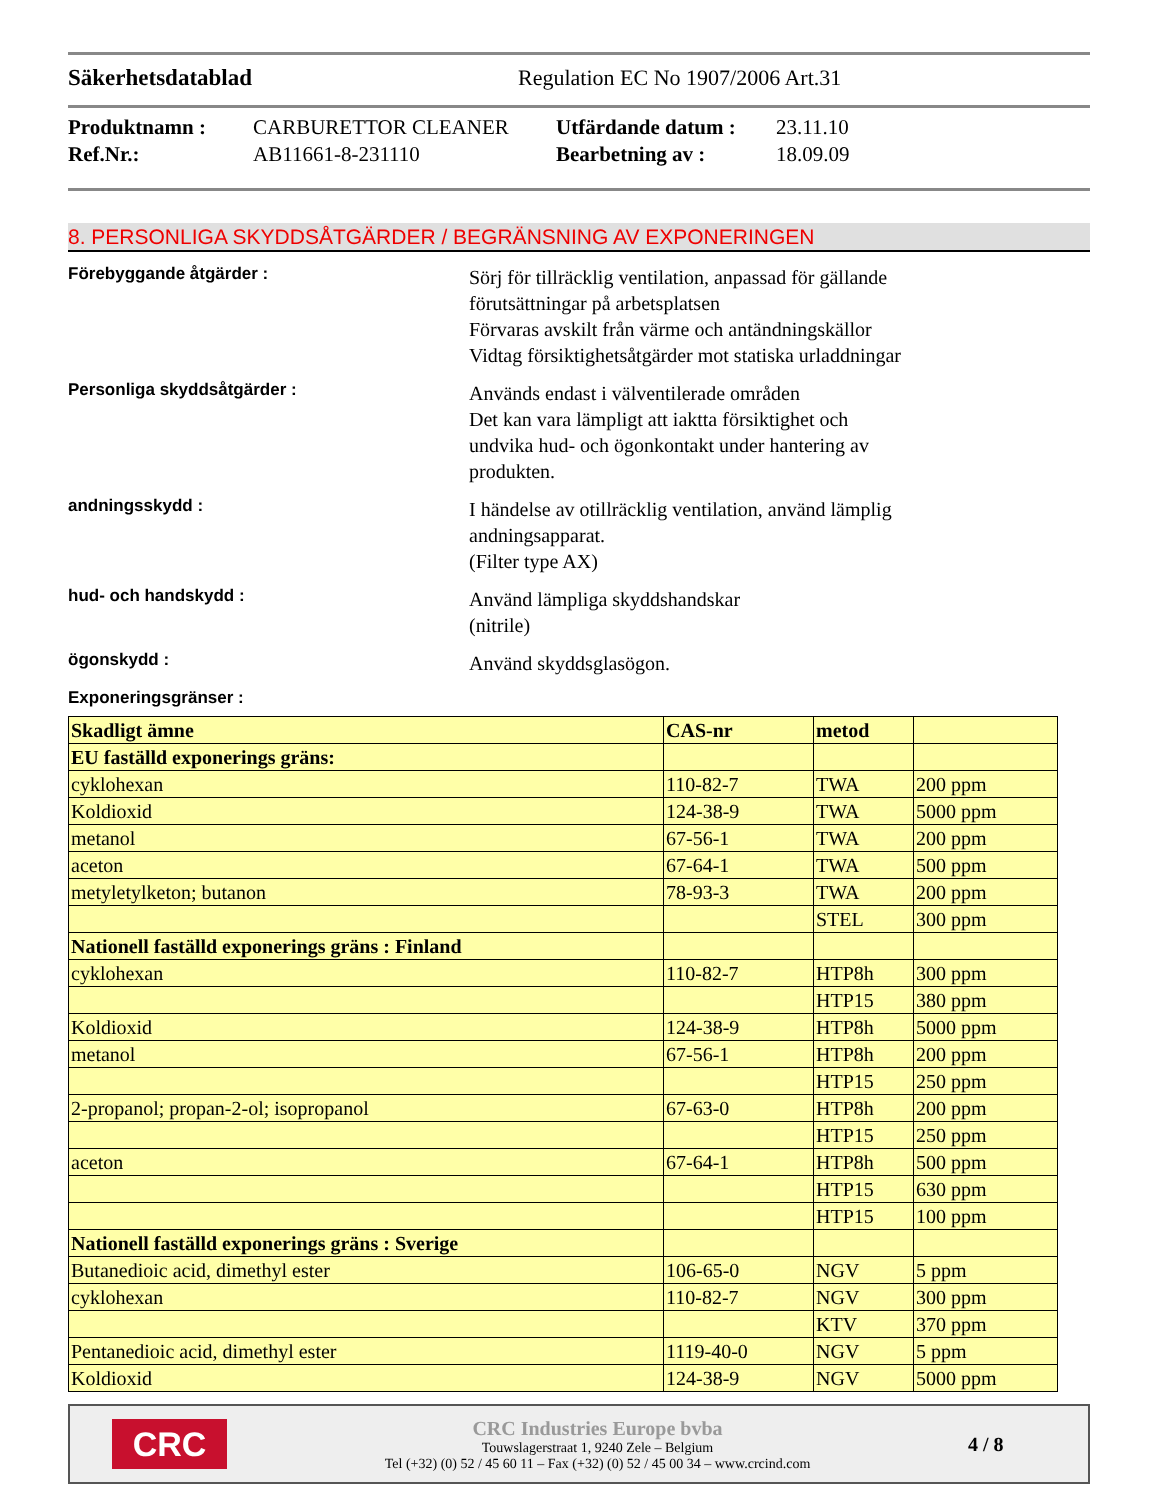Säkerhetsdatablad Regulation EC No 1907/2006 Art.31
Produktnamn : CARBURETTOR CLEANER Utfärdande datum : 23.11.10 Ref.Nr.: AB11661-8-231110 Bearbetning av : 18.09.09
8. PERSONLIGA SKYDDSÅTGÄRDER / BEGRÄNSNING AV EXPONERINGEN
Förebyggande åtgärder :
Sörj för tillräcklig ventilation, anpassad för gällande
förutsättningar på arbetsplatsen
Förvaras avskilt från värme och antändningskällor
Vidtag försiktighetsåtgärder mot statiska urladdningar
Personliga skyddsåtgärder :
Används endast i välventilerade områden
Det kan vara lämpligt att iaktta försiktighet och
undvika hud- och ögonkontakt under hantering av
produkten.
andningsskydd :
I händelse av otillräcklig ventilation, använd lämplig
andningsapparat.
(Filter type AX)
hud- och handskydd :
Använd lämpliga skyddshandskar
(nitrile)
ögonskydd :
Använd skyddsglasögon.
Exponeringsgränser :
| Skadligt ämne | CAS-nr | metod | |
| --- | --- | --- | --- |
| EU faställd exponerings gräns: | | | |
| cyklohexan | 110-82-7 | TWA | 200 ppm |
| Koldioxid | 124-38-9 | TWA | 5000 ppm |
| metanol | 67-56-1 | TWA | 200 ppm |
| aceton | 67-64-1 | TWA | 500 ppm |
| metyletylketon; butanon | 78-93-3 | TWA | 200 ppm |
| | | STEL | 300 ppm |
| Nationell faställd exponerings gräns : Finland | | | |
| cyklohexan | 110-82-7 | HTP8h | 300 ppm |
| | | HTP15 | 380 ppm |
| Koldioxid | 124-38-9 | HTP8h | 5000 ppm |
| metanol | 67-56-1 | HTP8h | 200 ppm |
| | | HTP15 | 250 ppm |
| 2-propanol; propan-2-ol; isopropanol | 67-63-0 | HTP8h | 200 ppm |
| | | HTP15 | 250 ppm |
| aceton | 67-64-1 | HTP8h | 500 ppm |
| | | HTP15 | 630 ppm |
| | | HTP15 | 100 ppm |
| Nationell faställd exponerings gräns : Sverige | | | |
| Butanedioic acid, dimethyl ester | 106-65-0 | NGV | 5 ppm |
| cyklohexan | 110-82-7 | NGV | 300 ppm |
| | | KTV | 370 ppm |
| Pentanedioic acid, dimethyl ester | 1119-40-0 | NGV | 5 ppm |
| Koldioxid | 124-38-9 | NGV | 5000 ppm |
CRC
CRC Industries Europe bvba
Touwslagerstraat 1, 9240 Zele – Belgium
Tel (+32) (0) 52 / 45 60 11 – Fax (+32) (0) 52 / 45 00 34 – www.crcind.com
4 / 8